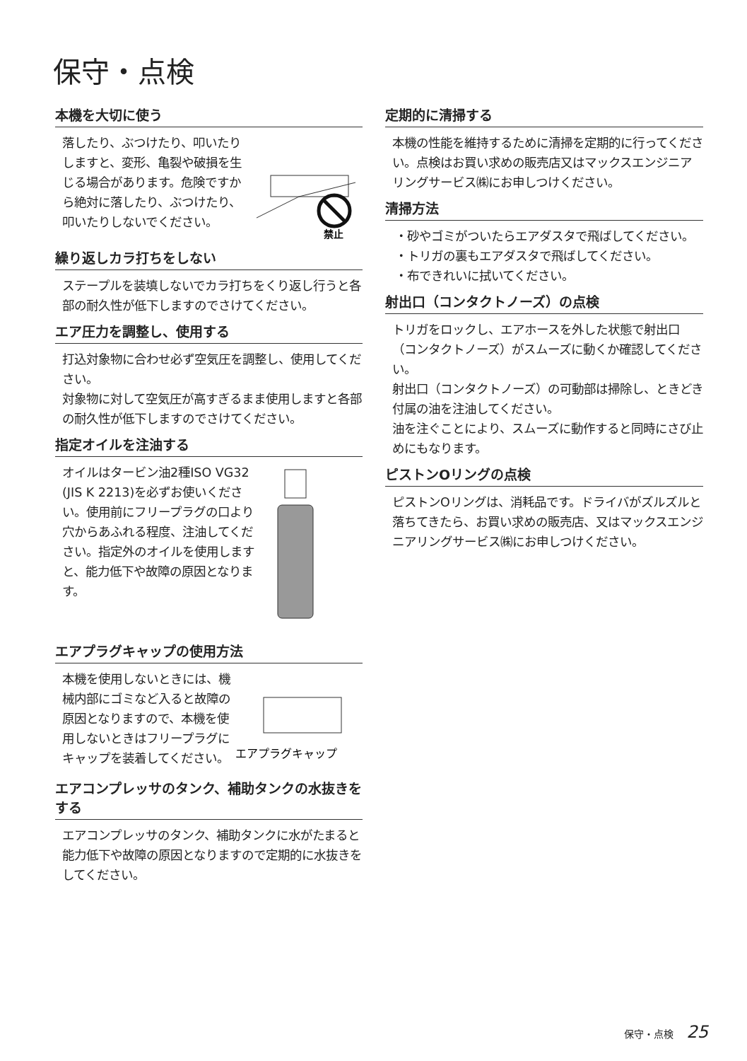保守・点検
本機を大切に使う
落したり、ぶつけたり、叩いたりしますと、変形、亀裂や破損を生じる場合があります。危険ですから絶対に落したり、ぶつけたり、叩いたりしないでください。
禁止
繰り返しカラ打ちをしない
ステープルを装填しないでカラ打ちをくり返し行うと各部の耐久性が低下しますのでさけてください。
エア圧力を調整し、使用する
打込対象物に合わせ必ず空気圧を調整し、使用してください。
対象物に対して空気圧が高すぎるまま使用しますと各部の耐久性が低下しますのでさけてください。
指定オイルを注油する
オイルはタービン油2種ISO VG32 (JIS K 2213)を必ずお使いください。使用前にフリープラグの口より穴からあふれる程度、注油してください。指定外のオイルを使用しますと、能力低下や故障の原因となります。
エアプラグキャップの使用方法
本機を使用しないときには、機械内部にゴミなど入ると故障の原因となりますので、本機を使用しないときはフリープラグにキャップを装着してください。
エアプラグキャップ
エアコンプレッサのタンク、補助タンクの水抜きをする
エアコンプレッサのタンク、補助タンクに水がたまると能力低下や故障の原因となりますので定期的に水抜きをしてください。
定期的に清掃する
本機の性能を維持するために清掃を定期的に行ってください。点検はお買い求めの販売店又はマックスエンジニアリングサービス㈱にお申しつけください。
清掃方法
・砂やゴミがついたらエアダスタで飛ばしてください。
・トリガの裏もエアダスタで飛ばしてください。
・布できれいに拭いてください。
射出口（コンタクトノーズ）の点検
トリガをロックし、エアホースを外した状態で射出口（コンタクトノーズ）がスムーズに動くか確認してください。
射出口（コンタクトノーズ）の可動部は掃除し、ときどき付属の油を注油してください。
油を注ぐことにより、スムーズに動作すると同時にさび止めにもなります。
ピストンOリングの点検
ピストンOリングは、消耗品です。ドライバがズルズルと落ちてきたら、お買い求めの販売店、又はマックスエンジニアリングサービス㈱にお申しつけください。
保守・点検 25